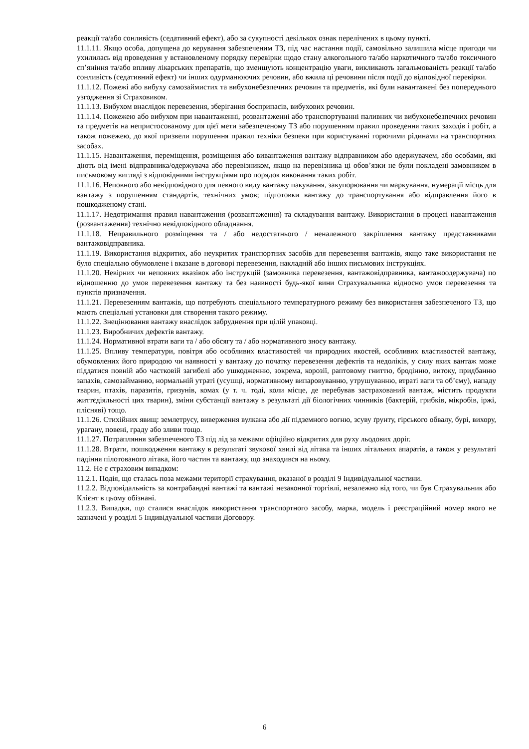реакції та/або сонливість (седативний ефект), або за сукупності декількох ознак перелічених в цьому пункті.
11.1.11. Якщо особа, допущена до керування забезпеченим ТЗ, під час настання події, самовільно залишила місце пригоди чи ухилилась від проведення у встановленому порядку перевірки щодо стану алкогольного та/або наркотичного та/або токсичного сп’яніння та/або впливу лікарських препаратів, що зменшують концентрацію уваги, викликають загальмованість реакції та/або сонливість (седативний ефект) чи інших одурманюючих речовин, або вжила ці речовини після події до відповідної перевірки.
11.1.12. Пожежі або вибуху самозаймистих та вибухонебезпечних речовин та предметів, які були навантажені без попереднього узгодження зі Страховиком.
11.1.13. Вибухом внаслідок перевезення, зберігання боєприпасів, вибухових речовин.
11.1.14. Пожежею або вибухом при навантаженні, розвантаженні або транспортуванні паливних чи вибухонебезпечних речовин та предметів на непристосованому для цієї мети забезпеченому ТЗ або порушенням правил проведення таких заходів і робіт, а також пожежею, до якої призвели порушення правил техніки безпеки при користуванні горючими рідинами на транспортних засобах.
11.1.15. Навантаження, переміщення, розміщення або вивантаження вантажу відправником або одержувачем, або особами, які діють від імені відправника/одержувача або перевізником, якщо на перевізника ці обов’язки не були покладені замовником в письмовому вигляді з відповідними інструкціями про порядок виконання таких робіт.
11.1.16. Неповного або невідповідного для певного виду вантажу пакування, закупорювання чи маркування, нумерації місць для вантажу з порушенням стандартів, технічних умов; підготовки вантажу до транспортування або відправлення його в пошкодженому стані.
11.1.17. Недотримання правил навантаження (розвантаження) та складування вантажу. Використання в процесі навантаження (розвантаження) технічно невідповідного обладнання.
11.1.18. Неправильного розміщення та / або недостатнього / неналежного закріплення вантажу представниками вантажовідправника.
11.1.19. Використання відкритих, або неукритих транспортних засобів для перевезення вантажів, якщо таке використання не було спеціально обумовлене і вказане в договорі перевезення, накладній або інших письмових інструкціях.
11.1.20. Невірних чи неповних вказівок або інструкцій (замовника перевезення, вантажовідправника, вантажоодержувача) по відношенню до умов перевезення вантажу та без наявності будь-якої вини Страхувальника відносно умов перевезення та пунктів призначення.
11.1.21. Перевезенням вантажів, що потребують спеціального температурного режиму без використання забезпеченого ТЗ, що мають спеціальні установки для створення такого режиму.
11.1.22. Знецінювання вантажу внаслідок забруднення при цілій упаковці.
11.1.23. Виробничих дефектів вантажу.
11.1.24. Нормативної втрати ваги та / або обсягу та / або нормативного зносу вантажу.
11.1.25. Впливу температури, повітря або особливих властивостей чи природних якостей, особливих властивостей вантажу, обумовлених його природою чи наявності у вантажу до початку перевезення дефектів та недоліків, у силу яких вантаж може піддатися повній або частковій загибелі або ушкодженню, зокрема, корозії, раптовому гниттю, бродінню, витоку, придбанню запахів, самозайманню, нормальній утраті (усушці, нормативному випаровуванню, утрушуванню, втраті ваги та об’єму), нападу тварин, птахів, паразитів, гризунів, комах (у т. ч. тоді, коли місце, де перебував застрахований вантаж, містить продукти життєдіяльності цих тварин), зміни субстанції вантажу в результаті дії біологічних чинників (бактерій, грибків, мікробів, іржі, плісняві) тощо.
11.1.26. Стихійних явищ: землетрусу, виверження вулкана або дії підземного вогню, зсуву ґрунту, гірського обвалу, бурі, вихору, урагану, повені, граду або зливи тощо.
11.1.27. Потрапляння забезпеченого ТЗ під лід за межами офіційно відкритих для руху льодових доріг.
11.1.28. Втрати, пошкодження вантажу в результаті звукової хвилі від літака та інших літальних апаратів, а також у результаті падіння пілотованого літака, його частин та вантажу, що знаходився на ньому.
11.2. Не є страховим випадком:
11.2.1. Подія, що сталась поза межами території страхування, вказаної в розділі 9 Індивідуальної частини.
11.2.2. Відповідальність за контрабандні вантажі та вантажі незаконної торгівлі, незалежно від того, чи був Страхувальник або Клієнт в цьому обізнані.
11.2.3. Випадки, що сталися внаслідок використання транспортного засобу, марка, модель і реєстраційний номер якого не зазначені у розділі 5 Індивідуальної частини Договору.
6